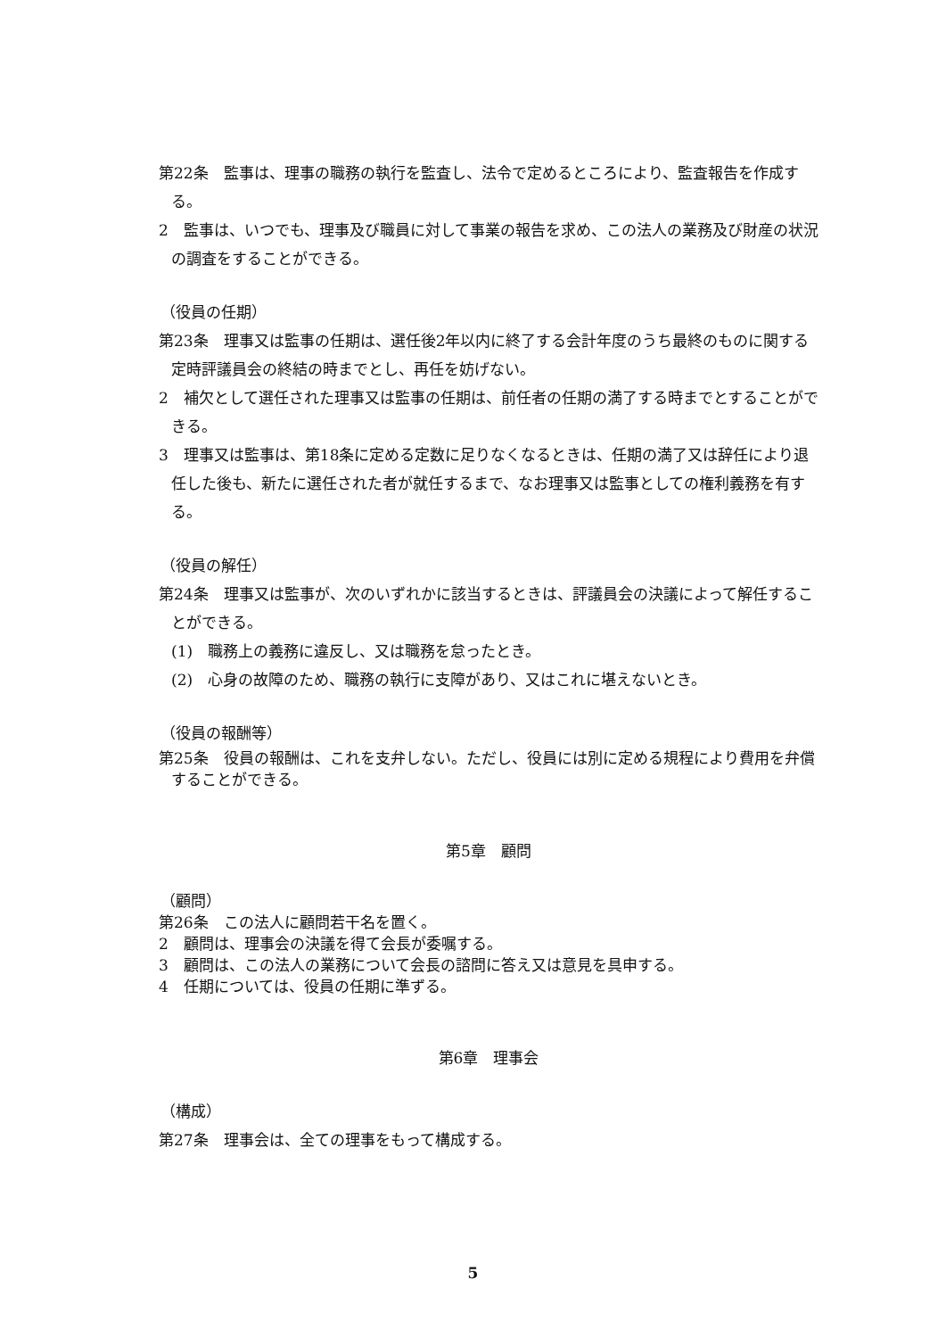第22条　監事は、理事の職務の執行を監査し、法令で定めるところにより、監査報告を作成する。
2　監事は、いつでも、理事及び職員に対して事業の報告を求め、この法人の業務及び財産の状況の調査をすることができる。
（役員の任期）
第23条　理事又は監事の任期は、選任後2年以内に終了する会計年度のうち最終のものに関する定時評議員会の終結の時までとし、再任を妨げない。
2　補欠として選任された理事又は監事の任期は、前任者の任期の満了する時までとすることができる。
3　理事又は監事は、第18条に定める定数に足りなくなるときは、任期の満了又は辞任により退任した後も、新たに選任された者が就任するまで、なお理事又は監事としての権利義務を有する。
（役員の解任）
第24条　理事又は監事が、次のいずれかに該当するときは、評議員会の決議によって解任することができる。
(1)　職務上の義務に違反し、又は職務を怠ったとき。
(2)　心身の故障のため、職務の執行に支障があり、又はこれに堪えないとき。
（役員の報酬等）
第25条　役員の報酬は、これを支弁しない。ただし、役員には別に定める規程により費用を弁償することができる。
第5章　顧問
（顧問）
第26条　この法人に顧問若干名を置く。
2　顧問は、理事会の決議を得て会長が委嘱する。
3　顧問は、この法人の業務について会長の諮問に答え又は意見を具申する。
4　任期については、役員の任期に準ずる。
第6章　理事会
（構成）
第27条　理事会は、全ての理事をもって構成する。
5